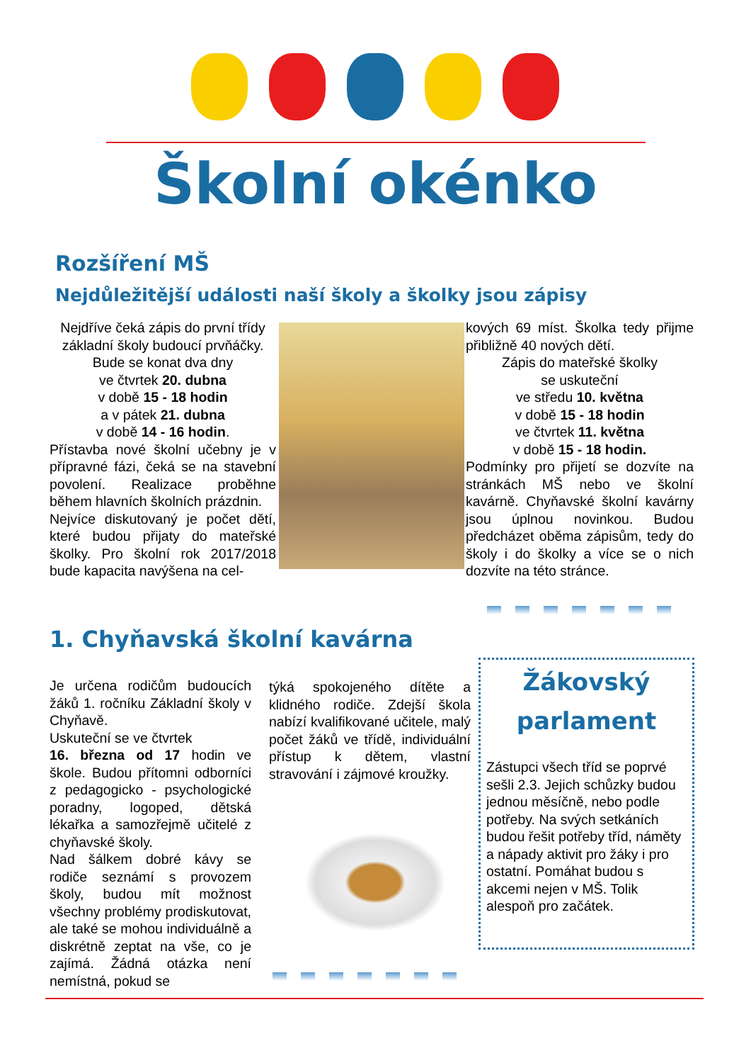Školní okénko
Rozšíření MŠ
Nejdůležitější události naší školy a školky jsou zápisy
Nejdříve čeká zápis do první třídy základní školy budoucí prvňáčky.
Bude se konat dva dny
ve čtvrtek 20. dubna
v době 15 - 18 hodin
a v pátek 21. dubna
v době 14 - 16 hodin.
Přístavba nové školní učebny je v přípravné fázi, čeká se na stavební povolení. Realizace proběhne během hlavních školních prázdnin.
Nejvíce diskutovaný je počet dětí, které budou přijaty do mateřské školky. Pro školní rok 2017/2018 bude kapacita navýšena na cel-
kových 69 míst. Školka tedy přijme přibližně 40 nových dětí.
Zápis do mateřské školky
se uskuteční
ve středu 10. května
v době 15 - 18 hodin
ve čtvrtek 11. května
v době 15 - 18 hodin.
Podmínky pro přijetí se dozvíte na stránkách MŠ nebo ve školní kavárně. Chyňavské školní kavárny jsou úplnou novinkou. Budou předcházet oběma zápisům, tedy do školy i do školky a více se o nich dozvíte na této stránce.
1. Chyňavská školní kavárna
Je určena rodičům budoucích žáků 1. ročníku Základní školy v Chyňavě.
Uskuteční se ve čtvrtek
16. března od 17 hodin ve škole. Budou přítomni odborníci z pedagogicko - psychologické poradny, logoped, dětská lékařka a samozřejmě učitelé z chyňavské školy.
Nad šálkem dobré kávy se rodiče seznámí s provozem školy, budou mít možnost všechny problémy prodiskutovat, ale také se mohou individuálně a diskrétně zeptat na vše, co je zajímá. Žádná otázka není nemístná, pokud se
týká spokojeného dítěte a klidného rodiče. Zdejší škola nabízí kvalifikované učitele, malý počet žáků ve třídě, individuální přístup k dětem, vlastní stravování i zájmové kroužky.
Žákovský
parlament
Zástupci všech tříd se poprvé sešli 2.3. Jejich schůzky budou jednou měsíčně, nebo podle potřeby. Na svých setkáních budou řešit potřeby tříd, náměty a nápady aktivit pro žáky i pro ostatní. Pomáhat budou s akcemi nejen v MŠ. Tolik alespoň pro začátek.